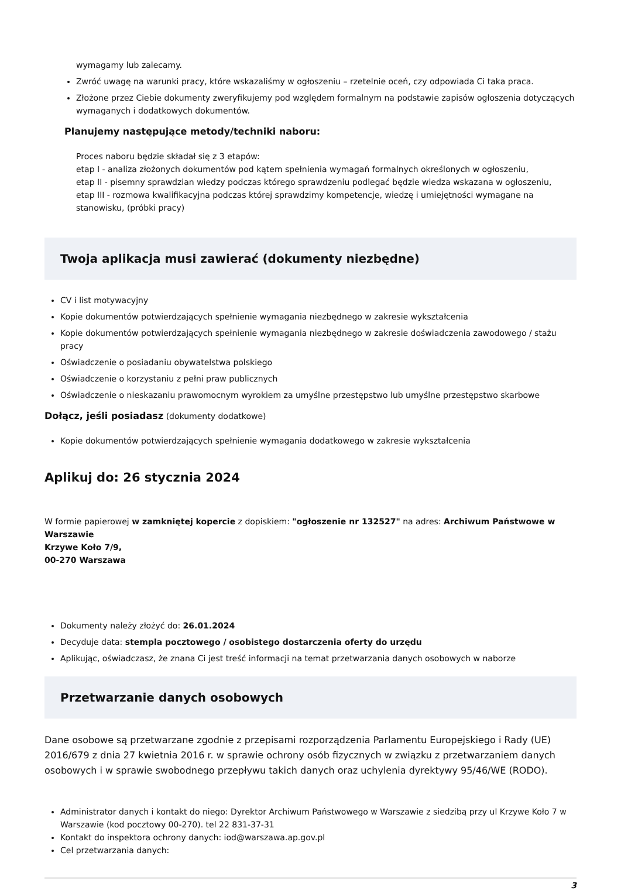wymagamy lub zalecamy.
Zwróć uwagę na warunki pracy, które wskazaliśmy w ogłoszeniu – rzetelnie oceń, czy odpowiada Ci taka praca.
Złożone przez Ciebie dokumenty zweryfikujemy pod względem formalnym na podstawie zapisów ogłoszenia dotyczących wymaganych i dodatkowych dokumentów.
Planujemy następujące metody/techniki naboru:
Proces naboru będzie składał się z 3 etapów:
etap I - analiza złożonych dokumentów pod kątem spełnienia wymagań formalnych określonych w ogłoszeniu,
etap II - pisemny sprawdzian wiedzy podczas którego sprawdzeniu podlegać będzie wiedza wskazana w ogłoszeniu,
etap III - rozmowa kwalifikacyjna podczas której sprawdzimy kompetencje, wiedzę i umiejętności wymagane na stanowisku, (próbki pracy)
Twoja aplikacja musi zawierać (dokumenty niezbędne)
CV i list motywacyjny
Kopie dokumentów potwierdzających spełnienie wymagania niezbędnego w zakresie wykształcenia
Kopie dokumentów potwierdzających spełnienie wymagania niezbędnego w zakresie doświadczenia zawodowego / stażu pracy
Oświadczenie o posiadaniu obywatelstwa polskiego
Oświadczenie o korzystaniu z pełni praw publicznych
Oświadczenie o nieskazaniu prawomocnym wyrokiem za umyślne przestępstwo lub umyślne przestępstwo skarbowe
Dołącz, jeśli posiadasz (dokumenty dodatkowe)
Kopie dokumentów potwierdzających spełnienie wymagania dodatkowego w zakresie wykształcenia
Aplikuj do: 26 stycznia 2024
W formie papierowej w zamkniętej kopercie z dopiskiem: "ogłoszenie nr 132527" na adres: Archiwum Państwowe w Warszawie
Krzywe Koło 7/9,
00-270 Warszawa
Dokumenty należy złożyć do: 26.01.2024
Decyduje data: stempla pocztowego / osobistego dostarczenia oferty do urzędu
Aplikując, oświadczasz, że znana Ci jest treść informacji na temat przetwarzania danych osobowych w naborze
Przetwarzanie danych osobowych
Dane osobowe są przetwarzane zgodnie z przepisami rozporządzenia Parlamentu Europejskiego i Rady (UE) 2016/679 z dnia 27 kwietnia 2016 r. w sprawie ochrony osób fizycznych w związku z przetwarzaniem danych osobowych i w sprawie swobodnego przepływu takich danych oraz uchylenia dyrektywy 95/46/WE (RODO).
Administrator danych i kontakt do niego: Dyrektor Archiwum Państwowego w Warszawie z siedzibą przy ul Krzywe Koło 7 w Warszawie (kod pocztowy 00-270). tel 22 831-37-31
Kontakt do inspektora ochrony danych: iod@warszawa.ap.gov.pl
Cel przetwarzania danych:
3